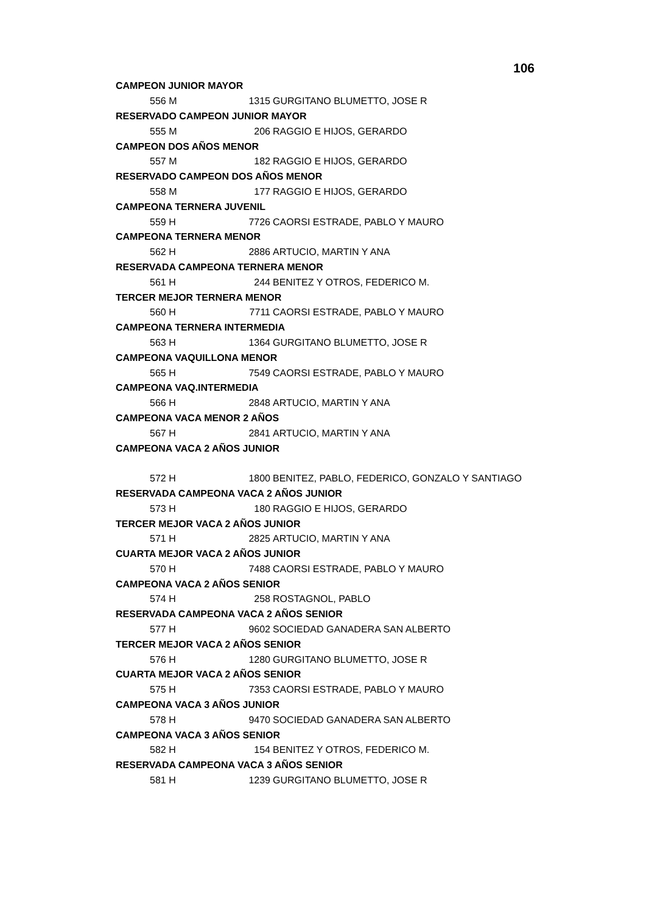106
| CAMPEON JUNIOR MAYOR | | | |
| | 556 M | 1315 | GURGITANO BLUMETTO, JOSE R |
| RESERVADO CAMPEON JUNIOR MAYOR | | | |
| | 555 M | 206 | RAGGIO E HIJOS, GERARDO |
| CAMPEON DOS AÑOS MENOR | | | |
| | 557 M | 182 | RAGGIO E HIJOS, GERARDO |
| RESERVADO CAMPEON DOS AÑOS MENOR | | | |
| | 558 M | 177 | RAGGIO E HIJOS, GERARDO |
| CAMPEONA TERNERA JUVENIL | | | |
| | 559 H | 7726 | CAORSI ESTRADE, PABLO Y MAURO |
| CAMPEONA TERNERA MENOR | | | |
| | 562 H | 2886 | ARTUCIO, MARTIN Y ANA |
| RESERVADA CAMPEONA TERNERA MENOR | | | |
| | 561 H | 244 | BENITEZ Y OTROS, FEDERICO M. |
| TERCER MEJOR TERNERA MENOR | | | |
| | 560 H | 7711 | CAORSI ESTRADE, PABLO Y MAURO |
| CAMPEONA TERNERA INTERMEDIA | | | |
| | 563 H | 1364 | GURGITANO BLUMETTO, JOSE R |
| CAMPEONA VAQUILLONA MENOR | | | |
| | 565 H | 7549 | CAORSI ESTRADE, PABLO Y MAURO |
| CAMPEONA VAQ.INTERMEDIA | | | |
| | 566 H | 2848 | ARTUCIO, MARTIN Y ANA |
| CAMPEONA VACA MENOR 2 AÑOS | | | |
| | 567 H | 2841 | ARTUCIO, MARTIN Y ANA |
| CAMPEONA VACA 2 AÑOS JUNIOR | | | |
| | 572 H | 1800 | BENITEZ, PABLO, FEDERICO, GONZALO Y SANTIAGO |
| RESERVADA CAMPEONA VACA 2 AÑOS JUNIOR | | | |
| | 573 H | 180 | RAGGIO E HIJOS, GERARDO |
| TERCER MEJOR VACA 2 AÑOS JUNIOR | | | |
| | 571 H | 2825 | ARTUCIO, MARTIN Y ANA |
| CUARTA MEJOR VACA 2 AÑOS JUNIOR | | | |
| | 570 H | 7488 | CAORSI ESTRADE, PABLO Y MAURO |
| CAMPEONA VACA 2 AÑOS SENIOR | | | |
| | 574 H | 258 | ROSTAGNOL, PABLO |
| RESERVADA CAMPEONA VACA 2 AÑOS SENIOR | | | |
| | 577 H | 9602 | SOCIEDAD GANADERA SAN ALBERTO |
| TERCER MEJOR VACA 2 AÑOS SENIOR | | | |
| | 576 H | 1280 | GURGITANO BLUMETTO, JOSE R |
| CUARTA MEJOR VACA 2 AÑOS SENIOR | | | |
| | 575 H | 7353 | CAORSI ESTRADE, PABLO Y MAURO |
| CAMPEONA VACA 3 AÑOS JUNIOR | | | |
| | 578 H | 9470 | SOCIEDAD GANADERA SAN ALBERTO |
| CAMPEONA VACA 3 AÑOS SENIOR | | | |
| | 582 H | 154 | BENITEZ Y OTROS, FEDERICO M. |
| RESERVADA CAMPEONA VACA 3 AÑOS SENIOR | | | |
| | 581 H | 1239 | GURGITANO BLUMETTO, JOSE R |